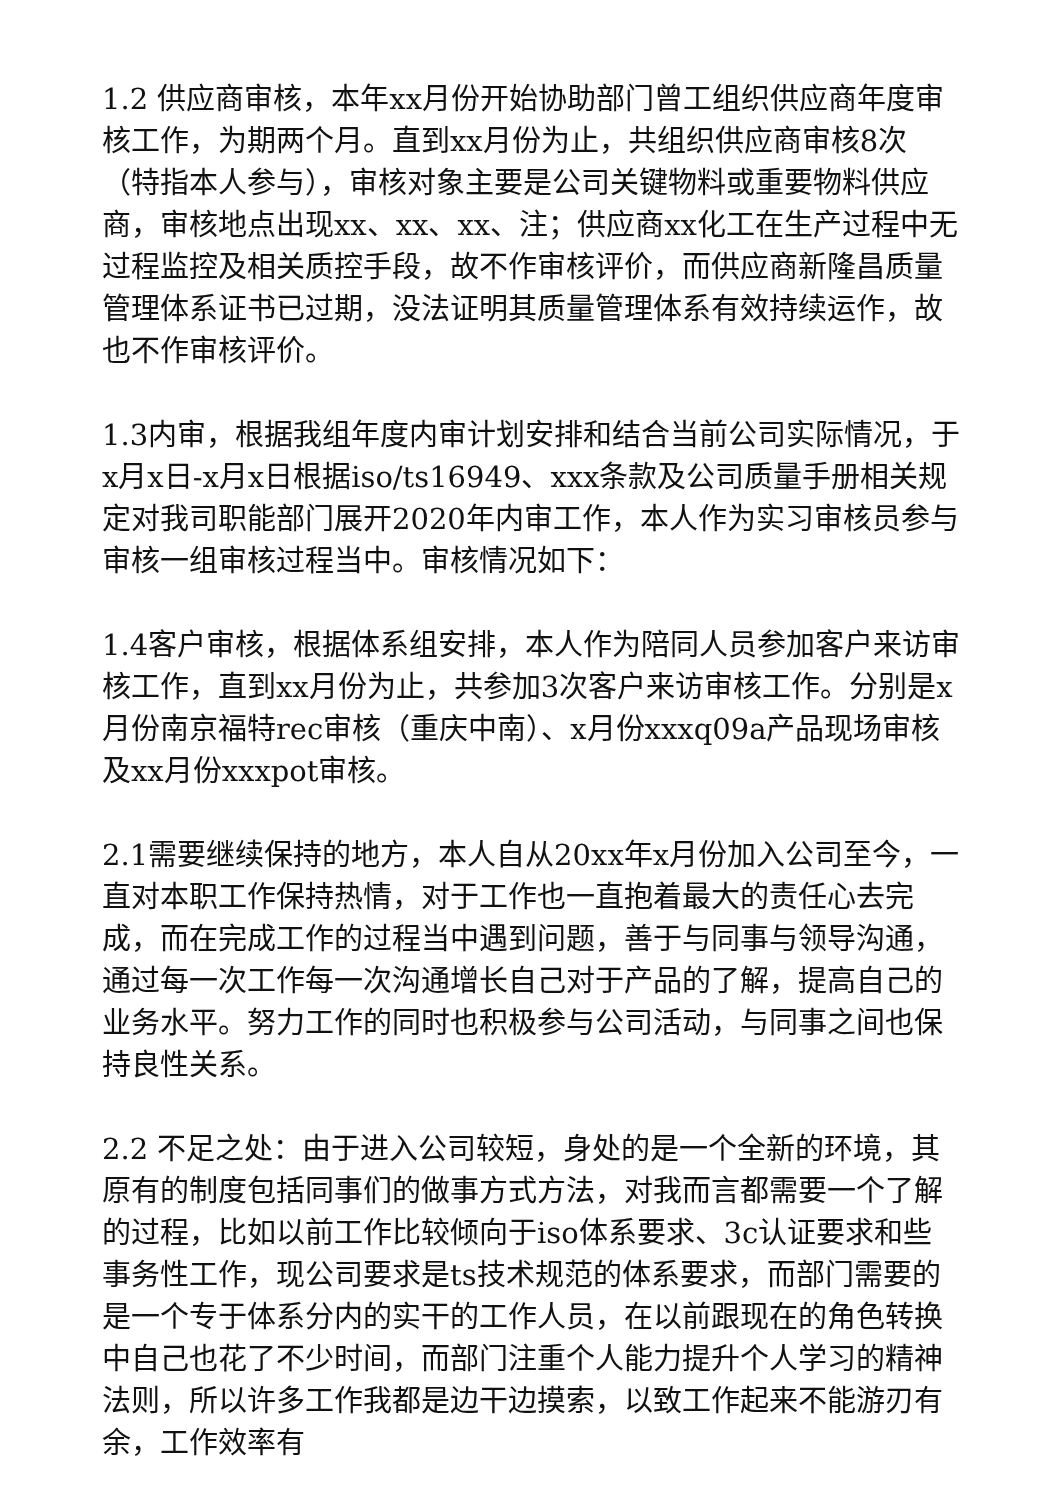1.2 供应商审核，本年xx月份开始协助部门曾工组织供应商年度审核工作，为期两个月。直到xx月份为止，共组织供应商审核8次（特指本人参与），审核对象主要是公司关键物料或重要物料供应商，审核地点出现xx、xx、xx、注；供应商xx化工在生产过程中无过程监控及相关质控手段，故不作审核评价，而供应商新隆昌质量管理体系证书已过期，没法证明其质量管理体系有效持续运作，故也不作审核评价。
1.3内审，根据我组年度内审计划安排和结合当前公司实际情况，于x月x日-x月x日根据iso/ts16949、xxx条款及公司质量手册相关规定对我司职能部门展开2020年内审工作，本人作为实习审核员参与审核一组审核过程当中。审核情况如下：
1.4客户审核，根据体系组安排，本人作为陪同人员参加客户来访审核工作，直到xx月份为止，共参加3次客户来访审核工作。分别是x月份南京福特rec审核（重庆中南）、x月份xxxq09a产品现场审核及xx月份xxxpot审核。
2.1需要继续保持的地方，本人自从20xx年x月份加入公司至今，一直对本职工作保持热情，对于工作也一直抱着最大的责任心去完成，而在完成工作的过程当中遇到问题，善于与同事与领导沟通，通过每一次工作每一次沟通增长自己对于产品的了解，提高自己的业务水平。努力工作的同时也积极参与公司活动，与同事之间也保持良性关系。
2.2 不足之处：由于进入公司较短，身处的是一个全新的环境，其原有的制度包括同事们的做事方式方法，对我而言都需要一个了解的过程，比如以前工作比较倾向于iso体系要求、3c认证要求和些事务性工作，现公司要求是ts技术规范的体系要求，而部门需要的是一个专于体系分内的实干的工作人员，在以前跟现在的角色转换中自己也花了不少时间，而部门注重个人能力提升个人学习的精神法则，所以许多工作我都是边干边摸索，以致工作起来不能游刃有余，工作效率有